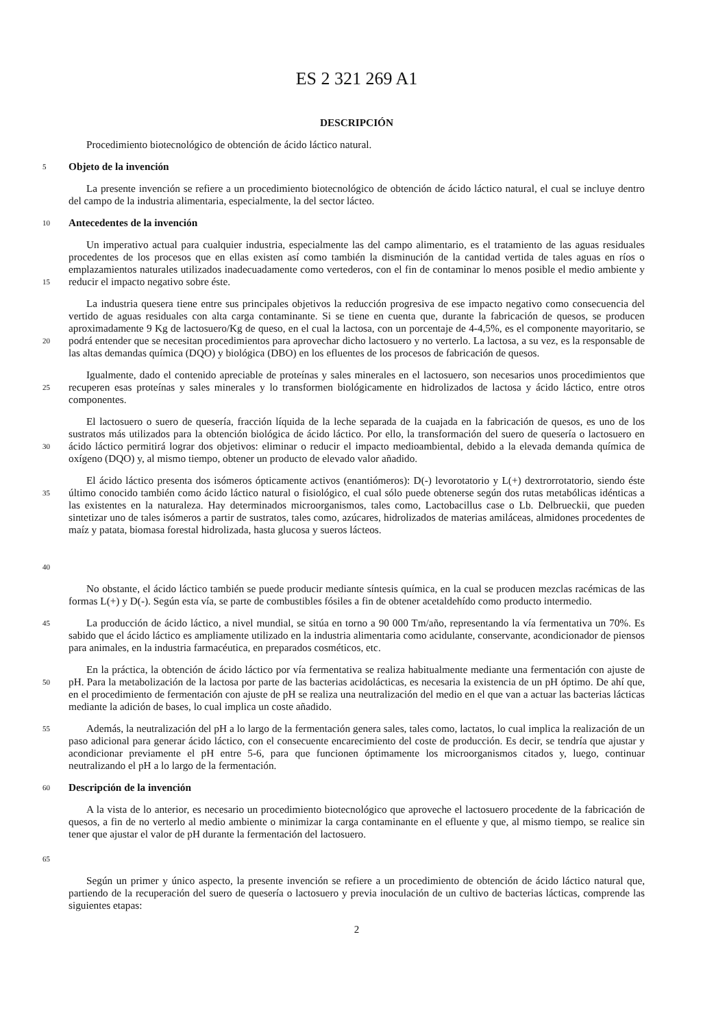ES 2 321 269 A1
DESCRIPCIÓN
Procedimiento biotecnológico de obtención de ácido láctico natural.
5
Objeto de la invención
La presente invención se refiere a un procedimiento biotecnológico de obtención de ácido láctico natural, el cual se incluye dentro del campo de la industria alimentaria, especialmente, la del sector lácteo.
10
Antecedentes de la invención
15
Un imperativo actual para cualquier industria, especialmente las del campo alimentario, es el tratamiento de las aguas residuales procedentes de los procesos que en ellas existen así como también la disminución de la cantidad vertida de tales aguas en ríos o emplazamientos naturales utilizados inadecuadamente como vertederos, con el fin de contaminar lo menos posible el medio ambiente y reducir el impacto negativo sobre éste.
20
La industria quesera tiene entre sus principales objetivos la reducción progresiva de ese impacto negativo como consecuencia del vertido de aguas residuales con alta carga contaminante. Si se tiene en cuenta que, durante la fabricación de quesos, se producen aproximadamente 9 Kg de lactosuero/Kg de queso, en el cual la lactosa, con un porcentaje de 4-4,5%, es el componente mayoritario, se podrá entender que se necesitan procedimientos para aprovechar dicho lactosuero y no verterlo. La lactosa, a su vez, es la responsable de las altas demandas química (DQO) y biológica (DBO) en los efluentes de los procesos de fabricación de quesos.
25
Igualmente, dado el contenido apreciable de proteínas y sales minerales en el lactosuero, son necesarios unos procedimientos que recuperen esas proteínas y sales minerales y lo transformen biológicamente en hidrolizados de lactosa y ácido láctico, entre otros componentes.
30
El lactosuero o suero de quesería, fracción líquida de la leche separada de la cuajada en la fabricación de quesos, es uno de los sustratos más utilizados para la obtención biológica de ácido láctico. Por ello, la transformación del suero de quesería o lactosuero en ácido láctico permitirá lograr dos objetivos: eliminar o reducir el impacto medioambiental, debido a la elevada demanda química de oxígeno (DQO) y, al mismo tiempo, obtener un producto de elevado valor añadido.
35
40
El ácido láctico presenta dos isómeros ópticamente activos (enantiómeros): D(-) levorotatorio y L(+) dextrorrotatorio, siendo éste último conocido también como ácido láctico natural o fisiológico, el cual sólo puede obtenerse según dos rutas metabólicas idénticas a las existentes en la naturaleza. Hay determinados microorganismos, tales como, Lactobacillus case o Lb. Delbrueckii, que pueden sintetizar uno de tales isómeros a partir de sustratos, tales como, azúcares, hidrolizados de materias amiláceas, almidones procedentes de maíz y patata, biomasa forestal hidrolizada, hasta glucosa y sueros lácteos.
No obstante, el ácido láctico también se puede producir mediante síntesis química, en la cual se producen mezclas racémicas de las formas L(+) y D(-). Según esta vía, se parte de combustibles fósiles a fin de obtener acetaldehído como producto intermedio.
45
La producción de ácido láctico, a nivel mundial, se sitúa en torno a 90 000 Tm/año, representando la vía fermentativa un 70%. Es sabido que el ácido láctico es ampliamente utilizado en la industria alimentaria como acidulante, conservante, acondicionador de piensos para animales, en la industria farmacéutica, en preparados cosméticos, etc.
50
En la práctica, la obtención de ácido láctico por vía fermentativa se realiza habitualmente mediante una fermentación con ajuste de pH. Para la metabolización de la lactosa por parte de las bacterias acidolácticas, es necesaria la existencia de un pH óptimo. De ahí que, en el procedimiento de fermentación con ajuste de pH se realiza una neutralización del medio en el que van a actuar las bacterias lácticas mediante la adición de bases, lo cual implica un coste añadido.
55
Además, la neutralización del pH a lo largo de la fermentación genera sales, tales como, lactatos, lo cual implica la realización de un paso adicional para generar ácido láctico, con el consecuente encarecimiento del coste de producción. Es decir, se tendría que ajustar y acondicionar previamente el pH entre 5-6, para que funcionen óptimamente los microorganismos citados y, luego, continuar neutralizando el pH a lo largo de la fermentación.
60
Descripción de la invención
65
A la vista de lo anterior, es necesario un procedimiento biotecnológico que aproveche el lactosuero procedente de la fabricación de quesos, a fin de no verterlo al medio ambiente o minimizar la carga contaminante en el efluente y que, al mismo tiempo, se realice sin tener que ajustar el valor de pH durante la fermentación del lactosuero.
Según un primer y único aspecto, la presente invención se refiere a un procedimiento de obtención de ácido láctico natural que, partiendo de la recuperación del suero de quesería o lactosuero y previa inoculación de un cultivo de bacterias lácticas, comprende las siguientes etapas:
2